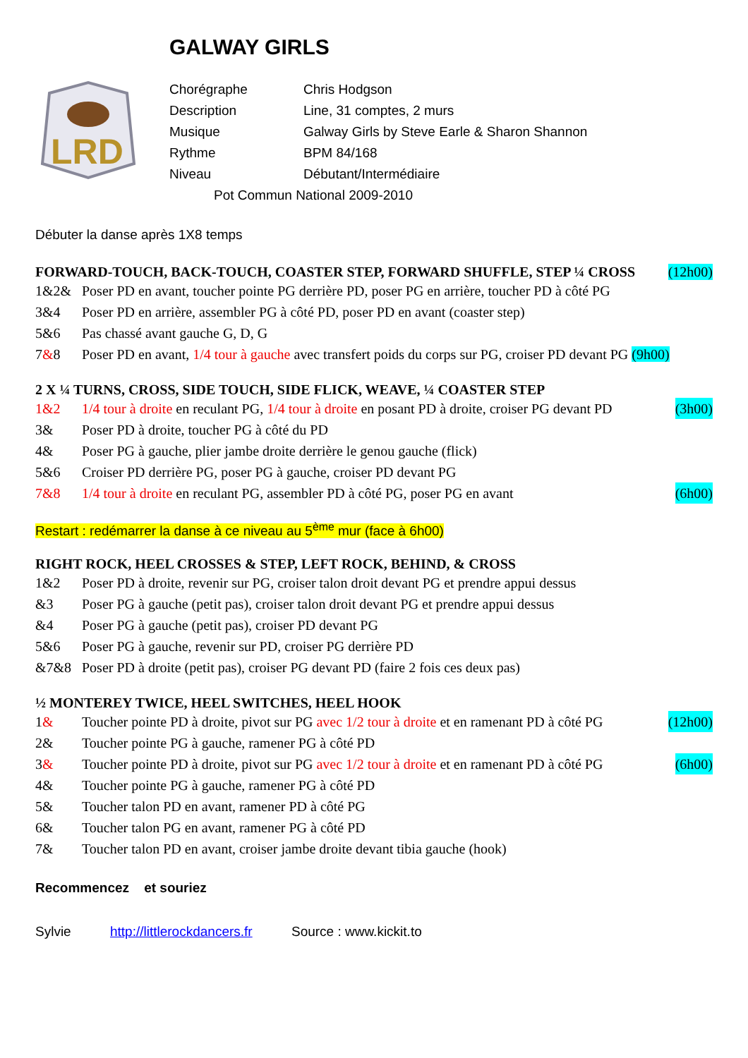GALWAY GIRLS
LRD
Chorégraphe Chris Hodgson
Description Line, 31 comptes, 2 murs
Musique Galway Girls by Steve Earle & Sharon Shannon
Rythme BPM 84/168
Niveau Débutant/Intermédiaire
Pot Commun National 2009-2010
Débuter la danse après 1X8 temps
FORWARD-TOUCH, BACK-TOUCH, COASTER STEP, FORWARD SHUFFLE, STEP ¼ CROSS (12h00)
1&2& Poser PD en avant, toucher pointe PG derrière PD, poser PG en arrière, toucher PD à côté PG
3&4 Poser PD en arrière, assembler PG à côté PD, poser PD en avant (coaster step)
5&6 Pas chassé avant gauche G, D, G
7&8 Poser PD en avant, 1/4 tour à gauche avec transfert poids du corps sur PG, croiser PD devant PG (9h00)
2 X ¼ TURNS, CROSS, SIDE TOUCH, SIDE FLICK, WEAVE, ¼ COASTER STEP
1&2 1/4 tour à droite en reculant PG, 1/4 tour à droite en posant PD à droite, croiser PG devant PD (3h00)
3& Poser PD à droite, toucher PG à côté du PD
4& Poser PG à gauche, plier jambe droite derrière le genou gauche (flick)
5&6 Croiser PD derrière PG, poser PG à gauche, croiser PD devant PG
7&8 1/4 tour à droite en reculant PG, assembler PD à côté PG, poser PG en avant (6h00)
Restart : redémarrer la danse à ce niveau au 5<sup>ème</sup> mur (face à 6h00)
RIGHT ROCK, HEEL CROSSES & STEP, LEFT ROCK, BEHIND, & CROSS
1&2 Poser PD à droite, revenir sur PG, croiser talon droit devant PG et prendre appui dessus
&3 Poser PG à gauche (petit pas), croiser talon droit devant PG et prendre appui dessus
&4 Poser PG à gauche (petit pas), croiser PD devant PG
5&6 Poser PG à gauche, revenir sur PD, croiser PG derrière PD
&7&8 Poser PD à droite (petit pas), croiser PG devant PD (faire 2 fois ces deux pas)
½ MONTEREY TWICE, HEEL SWITCHES, HEEL HOOK
1& Toucher pointe PD à droite, pivot sur PG avec 1/2 tour à droite et en ramenant PD à côté PG (12h00)
2& Toucher pointe PG à gauche, ramener PG à côté PD
3& Toucher pointe PD à droite, pivot sur PG avec 1/2 tour à droite et en ramenant PD à côté PG (6h00)
4& Toucher pointe PG à gauche, ramener PG à côté PD
5& Toucher talon PD en avant, ramener PD à côté PG
6& Toucher talon PG en avant, ramener PG à côté PD
7& Toucher talon PD en avant, croiser jambe droite devant tibia gauche (hook)
Recommencez et souriez
Sylvie http://littlerockdancers.fr Source : www.kickit.to